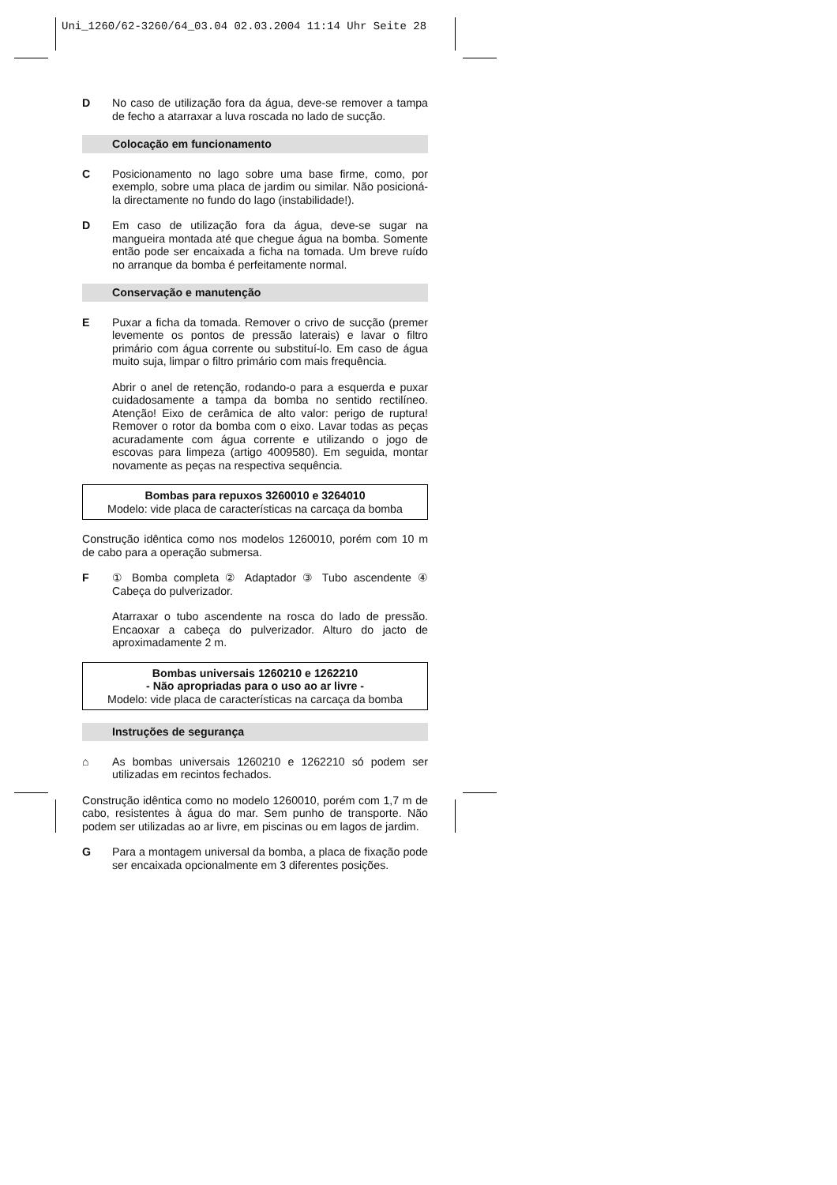Uni_1260/62-3260/64_03.04 02.03.2004 11:14 Uhr Seite 28
D No caso de utilização fora da água, deve-se remover a tampa de fecho a atarraxar a luva roscada no lado de sucção.
Colocação em funcionamento
C Posicionamento no lago sobre uma base firme, como, por exemplo, sobre uma placa de jardim ou similar. Não posicioná-la directamente no fundo do lago (instabilidade!).
D Em caso de utilização fora da água, deve-se sugar na mangueira montada até que chegue água na bomba. Somente então pode ser encaixada a ficha na tomada. Um breve ruído no arranque da bomba é perfeitamente normal.
Conservação e manutenção
E Puxar a ficha da tomada. Remover o crivo de sucção (premer levemente os pontos de pressão laterais) e lavar o filtro primário com água corrente ou substituí-lo. Em caso de água muito suja, limpar o filtro primário com mais frequência.
Abrir o anel de retenção, rodando-o para a esquerda e puxar cuidadosamente a tampa da bomba no sentido rectilíneo. Atenção! Eixo de cerâmica de alto valor: perigo de ruptura! Remover o rotor da bomba com o eixo. Lavar todas as peças acuradamente com água corrente e utilizando o jogo de escovas para limpeza (artigo 4009580). Em seguida, montar novamente as peças na respectiva sequência.
Bombas para repuxos 3260010 e 3264010
Modelo: vide placa de características na carcaça da bomba
Construção idêntica como nos modelos 1260010, porém com 10 m de cabo para a operação submersa.
F ① Bomba completa ② Adaptador ③ Tubo ascendente ④ Cabeça do pulverizador.
Atarraxar o tubo ascendente na rosca do lado de pressão. Encaoxar a cabeça do pulverizador. Alturo do jacto de aproximadamente 2 m.
Bombas universais 1260210 e 1262210
- Não apropriadas para o uso ao ar livre -
Modelo: vide placa de características na carcaça da bomba
Instruções de segurança
⌂ As bombas universais 1260210 e 1262210 só podem ser utilizadas em recintos fechados.
Construção idêntica como no modelo 1260010, porém com 1,7 m de cabo, resistentes à água do mar. Sem punho de transporte. Não podem ser utilizadas ao ar livre, em piscinas ou em lagos de jardim.
G Para a montagem universal da bomba, a placa de fixação pode ser encaixada opcionalmente em 3 diferentes posições.